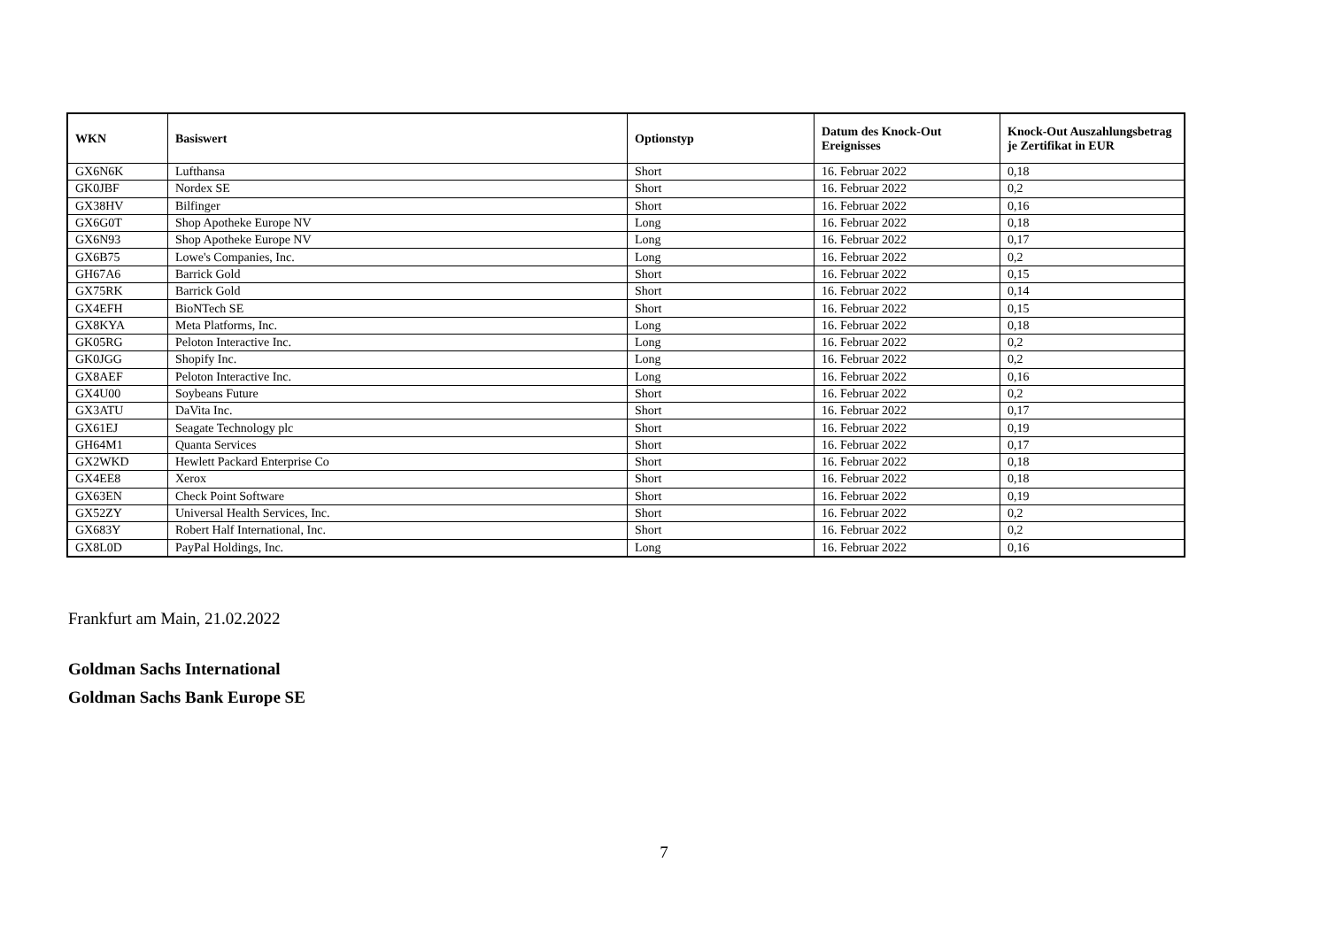| WKN | Basiswert | Optionstyp | Datum des Knock-Out Ereignisses | Knock-Out Auszahlungsbetrag je Zertifikat in EUR |
| --- | --- | --- | --- | --- |
| GX6N6K | Lufthansa | Short | 16. Februar 2022 | 0,18 |
| GK0JBF | Nordex SE | Short | 16. Februar 2022 | 0,2 |
| GX38HV | Bilfinger | Short | 16. Februar 2022 | 0,16 |
| GX6G0T | Shop Apotheke Europe NV | Long | 16. Februar 2022 | 0,18 |
| GX6N93 | Shop Apotheke Europe NV | Long | 16. Februar 2022 | 0,17 |
| GX6B75 | Lowe's Companies, Inc. | Long | 16. Februar 2022 | 0,2 |
| GH67A6 | Barrick Gold | Short | 16. Februar 2022 | 0,15 |
| GX75RK | Barrick Gold | Short | 16. Februar 2022 | 0,14 |
| GX4EFH | BioNTech SE | Short | 16. Februar 2022 | 0,15 |
| GX8KYA | Meta Platforms, Inc. | Long | 16. Februar 2022 | 0,18 |
| GK05RG | Peloton Interactive Inc. | Long | 16. Februar 2022 | 0,2 |
| GK0JGG | Shopify Inc. | Long | 16. Februar 2022 | 0,2 |
| GX8AEF | Peloton Interactive Inc. | Long | 16. Februar 2022 | 0,16 |
| GX4U00 | Soybeans Future | Short | 16. Februar 2022 | 0,2 |
| GX3ATU | DaVita Inc. | Short | 16. Februar 2022 | 0,17 |
| GX61EJ | Seagate Technology plc | Short | 16. Februar 2022 | 0,19 |
| GH64M1 | Quanta Services | Short | 16. Februar 2022 | 0,17 |
| GX2WKD | Hewlett Packard Enterprise Co | Short | 16. Februar 2022 | 0,18 |
| GX4EE8 | Xerox | Short | 16. Februar 2022 | 0,18 |
| GX63EN | Check Point Software | Short | 16. Februar 2022 | 0,19 |
| GX52ZY | Universal Health Services, Inc. | Short | 16. Februar 2022 | 0,2 |
| GX683Y | Robert Half International, Inc. | Short | 16. Februar 2022 | 0,2 |
| GX8L0D | PayPal Holdings, Inc. | Long | 16. Februar 2022 | 0,16 |
Frankfurt am Main, 21.02.2022
Goldman Sachs International
Goldman Sachs Bank Europe SE
7